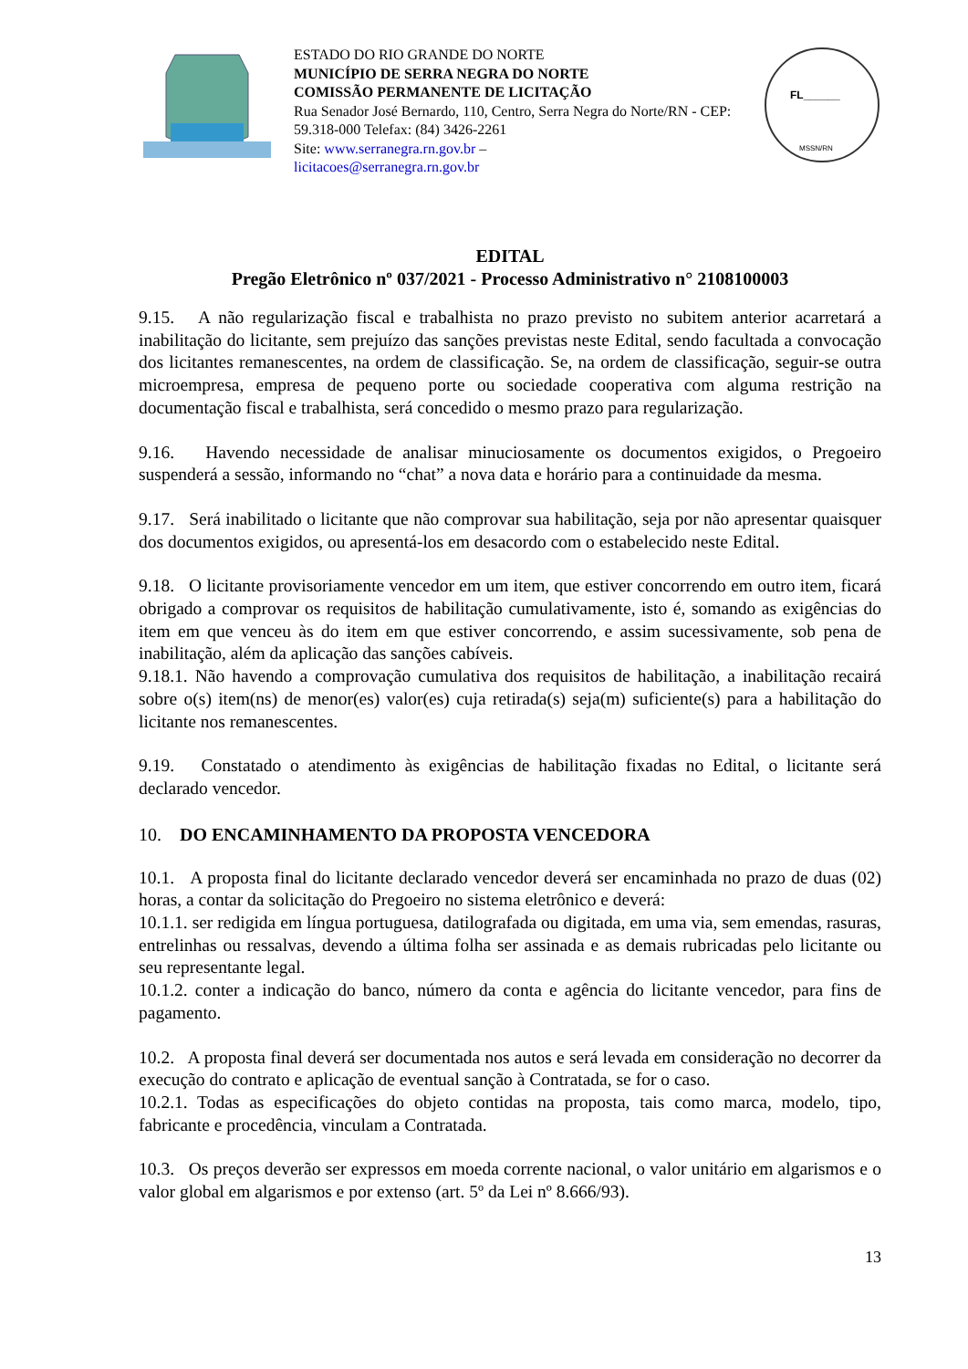ESTADO DO RIO GRANDE DO NORTE
MUNICÍPIO DE SERRA NEGRA DO NORTE
COMISSÃO PERMANENTE DE LICITAÇÃO
Rua Senador José Bernardo, 110, Centro, Serra Negra do Norte/RN - CEP: 59.318-000 Telefax: (84) 3426-2261
Site: www.serranegra.rn.gov.br –
licitacoes@serranegra.rn.gov.br
FL______
MSSN/RN
EDITAL
Pregão Eletrônico nº 037/2021 - Processo Administrativo n° 2108100003
9.15. A não regularização fiscal e trabalhista no prazo previsto no subitem anterior acarretará a inabilitação do licitante, sem prejuízo das sanções previstas neste Edital, sendo facultada a convocação dos licitantes remanescentes, na ordem de classificação. Se, na ordem de classificação, seguir-se outra microempresa, empresa de pequeno porte ou sociedade cooperativa com alguma restrição na documentação fiscal e trabalhista, será concedido o mesmo prazo para regularização.
9.16. Havendo necessidade de analisar minuciosamente os documentos exigidos, o Pregoeiro suspenderá a sessão, informando no “chat” a nova data e horário para a continuidade da mesma.
9.17. Será inabilitado o licitante que não comprovar sua habilitação, seja por não apresentar quaisquer dos documentos exigidos, ou apresentá-los em desacordo com o estabelecido neste Edital.
9.18. O licitante provisoriamente vencedor em um item, que estiver concorrendo em outro item, ficará obrigado a comprovar os requisitos de habilitação cumulativamente, isto é, somando as exigências do item em que venceu às do item em que estiver concorrendo, e assim sucessivamente, sob pena de inabilitação, além da aplicação das sanções cabíveis.
9.18.1. Não havendo a comprovação cumulativa dos requisitos de habilitação, a inabilitação recairá sobre o(s) item(ns) de menor(es) valor(es) cuja retirada(s) seja(m) suficiente(s) para a habilitação do licitante nos remanescentes.
9.19. Constatado o atendimento às exigências de habilitação fixadas no Edital, o licitante será declarado vencedor.
10. DO ENCAMINHAMENTO DA PROPOSTA VENCEDORA
10.1. A proposta final do licitante declarado vencedor deverá ser encaminhada no prazo de duas (02) horas, a contar da solicitação do Pregoeiro no sistema eletrônico e deverá:
10.1.1. ser redigida em língua portuguesa, datilografada ou digitada, em uma via, sem emendas, rasuras, entrelinhas ou ressalvas, devendo a última folha ser assinada e as demais rubricadas pelo licitante ou seu representante legal.
10.1.2. conter a indicação do banco, número da conta e agência do licitante vencedor, para fins de pagamento.
10.2. A proposta final deverá ser documentada nos autos e será levada em consideração no decorrer da execução do contrato e aplicação de eventual sanção à Contratada, se for o caso.
10.2.1. Todas as especificações do objeto contidas na proposta, tais como marca, modelo, tipo, fabricante e procedência, vinculam a Contratada.
10.3. Os preços deverão ser expressos em moeda corrente nacional, o valor unitário em algarismos e o valor global em algarismos e por extenso (art. 5º da Lei nº 8.666/93).
13